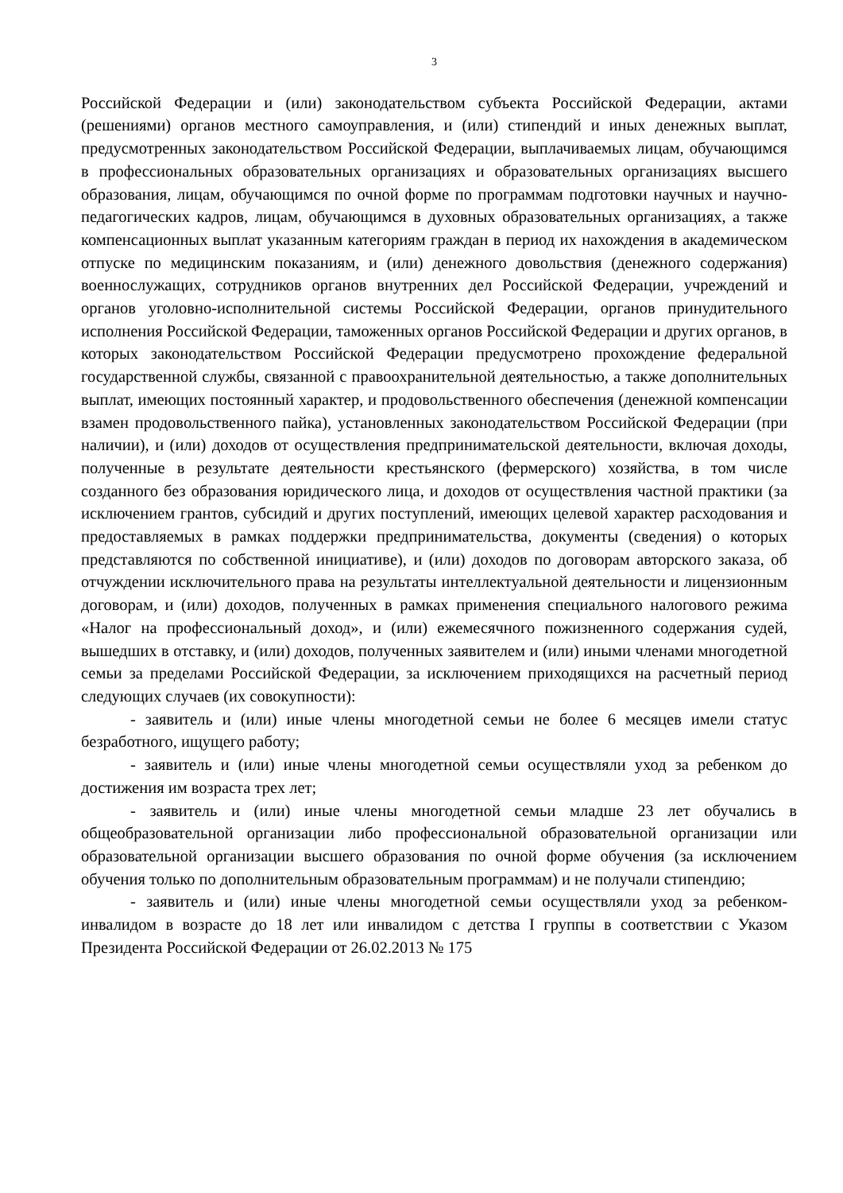3
Российской Федерации и (или) законодательством субъекта Российской Федерации, актами (решениями) органов местного самоуправления, и (или) стипендий и иных денежных выплат, предусмотренных законодательством Российской Федерации, выплачиваемых лицам, обучающимся в профессиональных образовательных организациях и образовательных организациях высшего образования, лицам, обучающимся по очной форме по программам подготовки научных и научно-педагогических кадров, лицам, обучающимся в духовных образовательных организациях, а также компенсационных выплат указанным категориям граждан в период их нахождения в академическом отпуске по медицинским показаниям, и (или) денежного довольствия (денежного содержания) военнослужащих, сотрудников органов внутренних дел Российской Федерации, учреждений и органов уголовно-исполнительной системы Российской Федерации, органов принудительного исполнения Российской Федерации, таможенных органов Российской Федерации и других органов, в которых законодательством Российской Федерации предусмотрено прохождение федеральной государственной службы, связанной с правоохранительной деятельностью, а также дополнительных выплат, имеющих постоянный характер, и продовольственного обеспечения (денежной компенсации взамен продовольственного пайка), установленных законодательством Российской Федерации (при наличии), и (или) доходов от осуществления предпринимательской деятельности, включая доходы, полученные в результате деятельности крестьянского (фермерского) хозяйства, в том числе созданного без образования юридического лица, и доходов от осуществления частной практики (за исключением грантов, субсидий и других поступлений, имеющих целевой характер расходования и предоставляемых в рамках поддержки предпринимательства, документы (сведения) о которых представляются по собственной инициативе), и (или) доходов по договорам авторского заказа, об отчуждении исключительного права на результаты интеллектуальной деятельности и лицензионным договорам, и (или) доходов, полученных в рамках применения специального налогового режима «Налог на профессиональный доход», и (или) ежемесячного пожизненного содержания судей, вышедших в отставку, и (или) доходов, полученных заявителем и (или) иными членами многодетной семьи за пределами Российской Федерации, за исключением приходящихся на расчетный период следующих случаев (их совокупности):
- заявитель и (или) иные члены многодетной семьи не более 6 месяцев имели статус безработного, ищущего работу;
- заявитель и (или) иные члены многодетной семьи осуществляли уход за ребенком до достижения им возраста трех лет;
- заявитель и (или) иные члены многодетной семьи младше 23 лет обучались в общеобразовательной организации либо профессиональной образовательной организации или образовательной организации высшего образования по очной форме обучения (за исключением обучения только по дополнительным образовательным программам) и не получали стипендию;
- заявитель и (или) иные члены многодетной семьи осуществляли уход за ребенком-инвалидом в возрасте до 18 лет или инвалидом с детства I группы в соответствии с Указом Президента Российской Федерации от 26.02.2013 № 175